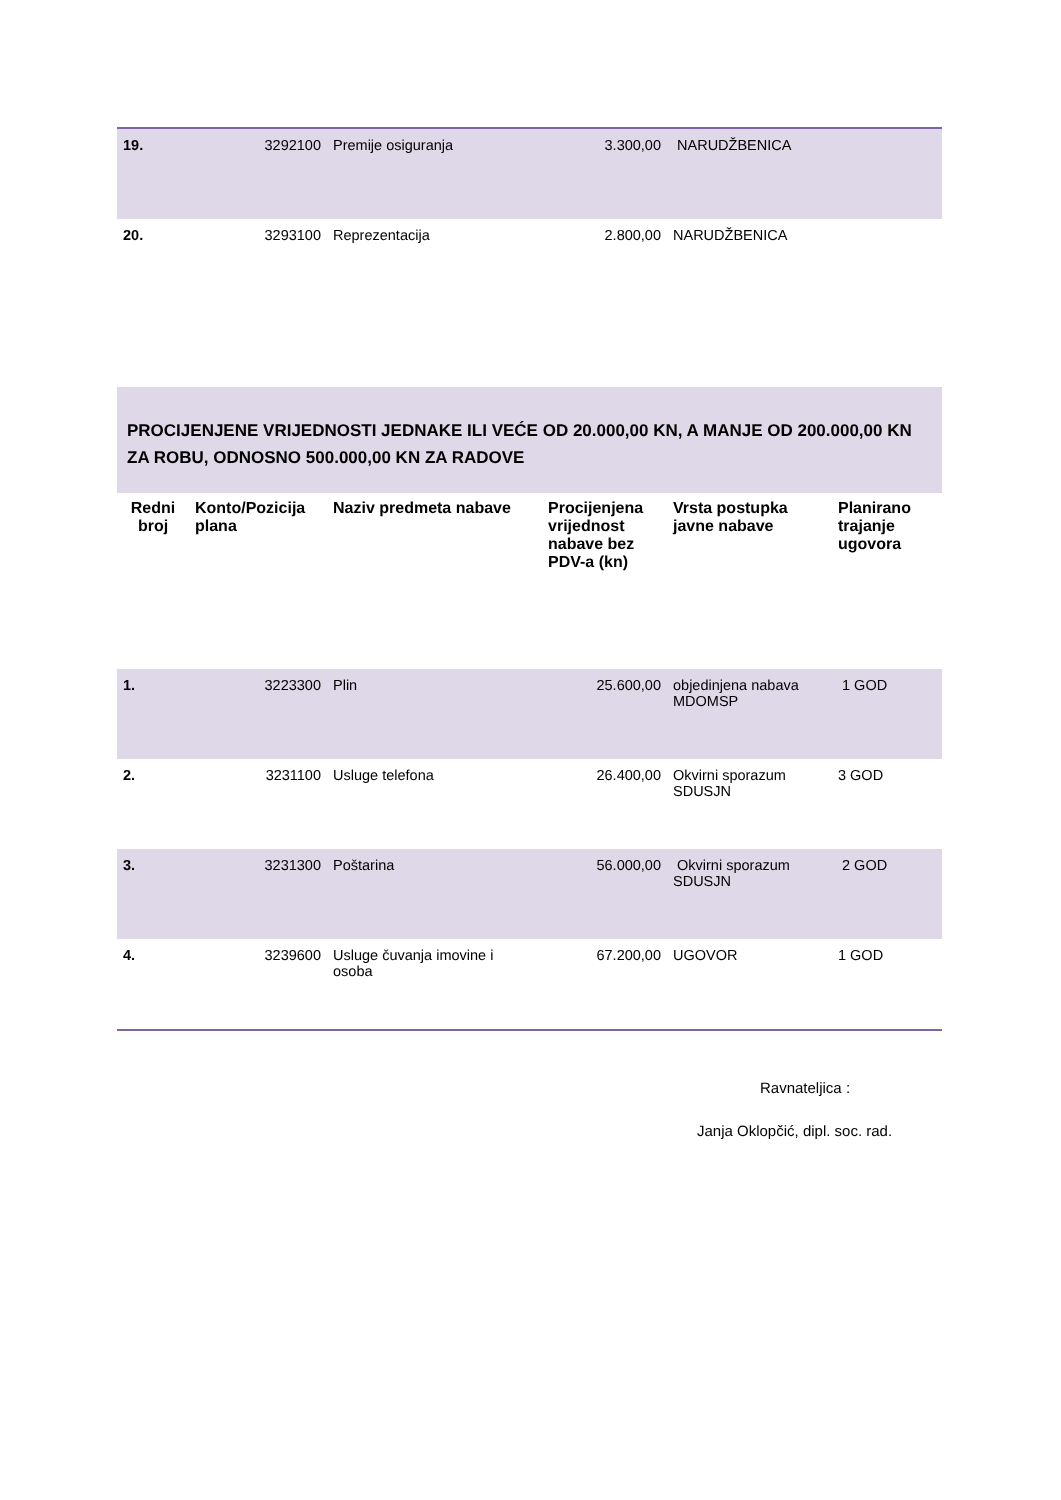| 19. | 3292100 | Premije osiguranja | 3.300,00 | NARUDŽBENICA | |
| 20. | 3293100 | Reprezentacija | 2.800,00 | NARUDŽBENICA | |
| PROCIJENJENE VRIJEDNOSTI JEDNAKE ILI VEĆE OD 20.000,00 KN, A MANJE OD 200.000,00 KN ZA ROBU, ODNOSNO 500.000,00 KN ZA RADOVE | | | | | |
| Redni broj | Konto/Pozicija plana | Naziv predmeta nabave | Procijenjena vrijednost nabave bez PDV-a (kn) | Vrsta postupka javne nabave | Planirano trajanje ugovora |
| 1. | 3223300 | Plin | 25.600,00 | objedinjena nabava MDOMSP | 1 GOD |
| 2. | 3231100 | Usluge telefona | 26.400,00 | Okvirni sporazum SDUSJN | 3 GOD |
| 3. | 3231300 | Poštarina | 56.000,00 | Okvirni sporazum SDUSJN | 2 GOD |
| 4. | 3239600 | Usluge čuvanja imovine i osoba | 67.200,00 | UGOVOR | 1 GOD |
Ravnateljica :
Janja Oklopčić, dipl. soc. rad.